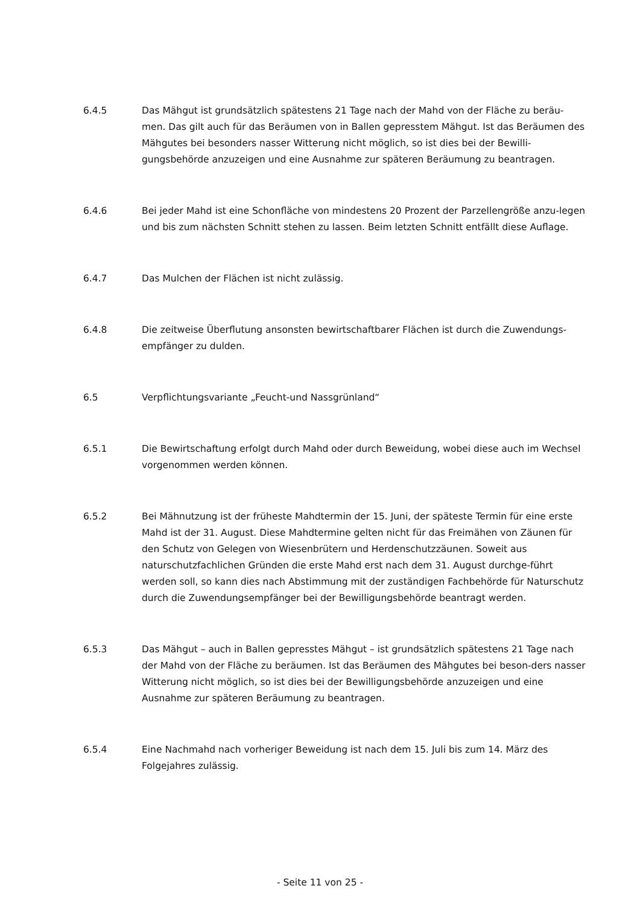6.4.5 Das Mähgut ist grundsätzlich spätestens 21 Tage nach der Mahd von der Fläche zu beräu-men. Das gilt auch für das Beräumen von in Ballen gepresstem Mähgut. Ist das Beräumen des Mähgutes bei besonders nasser Witterung nicht möglich, so ist dies bei der Bewilli-gungsbehörde anzuzeigen und eine Ausnahme zur späteren Beräumung zu beantragen.
6.4.6 Bei jeder Mahd ist eine Schonfläche von mindestens 20 Prozent der Parzellengröße anzu-legen und bis zum nächsten Schnitt stehen zu lassen. Beim letzten Schnitt entfällt diese Auflage.
6.4.7 Das Mulchen der Flächen ist nicht zulässig.
6.4.8 Die zeitweise Überflutung ansonsten bewirtschaftbarer Flächen ist durch die Zuwendungs-empfänger zu dulden.
6.5 Verpflichtungsvariante „Feucht-und Nassgrünland“
6.5.1 Die Bewirtschaftung erfolgt durch Mahd oder durch Beweidung, wobei diese auch im Wechsel vorgenommen werden können.
6.5.2 Bei Mähnutzung ist der früheste Mahdtermin der 15. Juni, der späteste Termin für eine erste Mahd ist der 31. August. Diese Mahdtermine gelten nicht für das Freimähen von Zäunen für den Schutz von Gelegen von Wiesenbrütern und Herdenschutzzäunen. Soweit aus naturschutzfachlichen Gründen die erste Mahd erst nach dem 31. August durchge-führt werden soll, so kann dies nach Abstimmung mit der zuständigen Fachbehörde für Naturschutz durch die Zuwendungsempfänger bei der Bewilligungsbehörde beantragt werden.
6.5.3 Das Mähgut – auch in Ballen gepresstes Mähgut – ist grundsätzlich spätestens 21 Tage nach der Mahd von der Fläche zu beräumen. Ist das Beräumen des Mähgutes bei beson-ders nasser Witterung nicht möglich, so ist dies bei der Bewilligungsbehörde anzuzeigen und eine Ausnahme zur späteren Beräumung zu beantragen.
6.5.4 Eine Nachmahd nach vorheriger Beweidung ist nach dem 15. Juli bis zum 14. März des Folgejahres zulässig.
- Seite 11 von 25 -